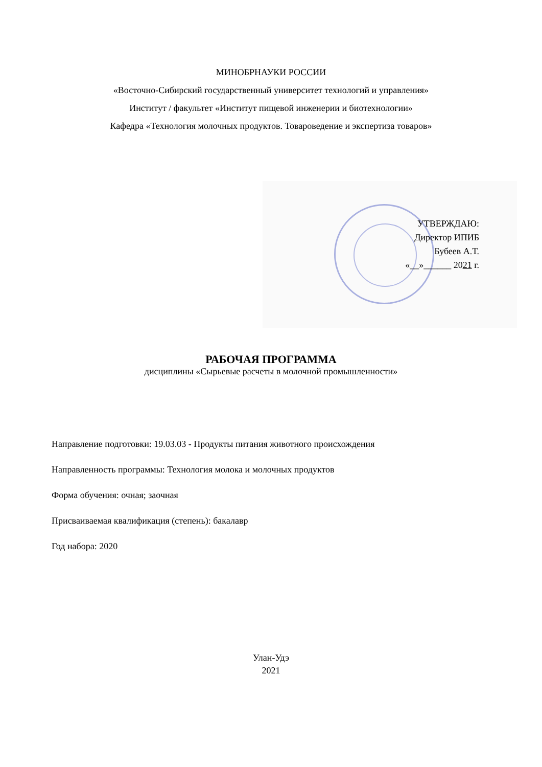МИНОБРНАУКИ РОССИИ
«Восточно-Сибирский государственный университет технологий и управления»
Институт / факультет «Институт пищевой инженерии и биотехнологии»
Кафедра «Технология молочных продуктов. Товароведение и экспертиза товаров»
УТВЕРЖДАЮ:
Директор ИПИБ
Бубеев А.Т.
«__»______ 2021 г.
РАБОЧАЯ ПРОГРАММА
дисциплины «Сырьевые расчеты в молочной промышленности»
Направление подготовки: 19.03.03 - Продукты питания животного происхождения
Направленность программы: Технология молока и молочных продуктов
Форма обучения: очная; заочная
Присваиваемая квалификация (степень): бакалавр
Год набора: 2020
Улан-Удэ
2021